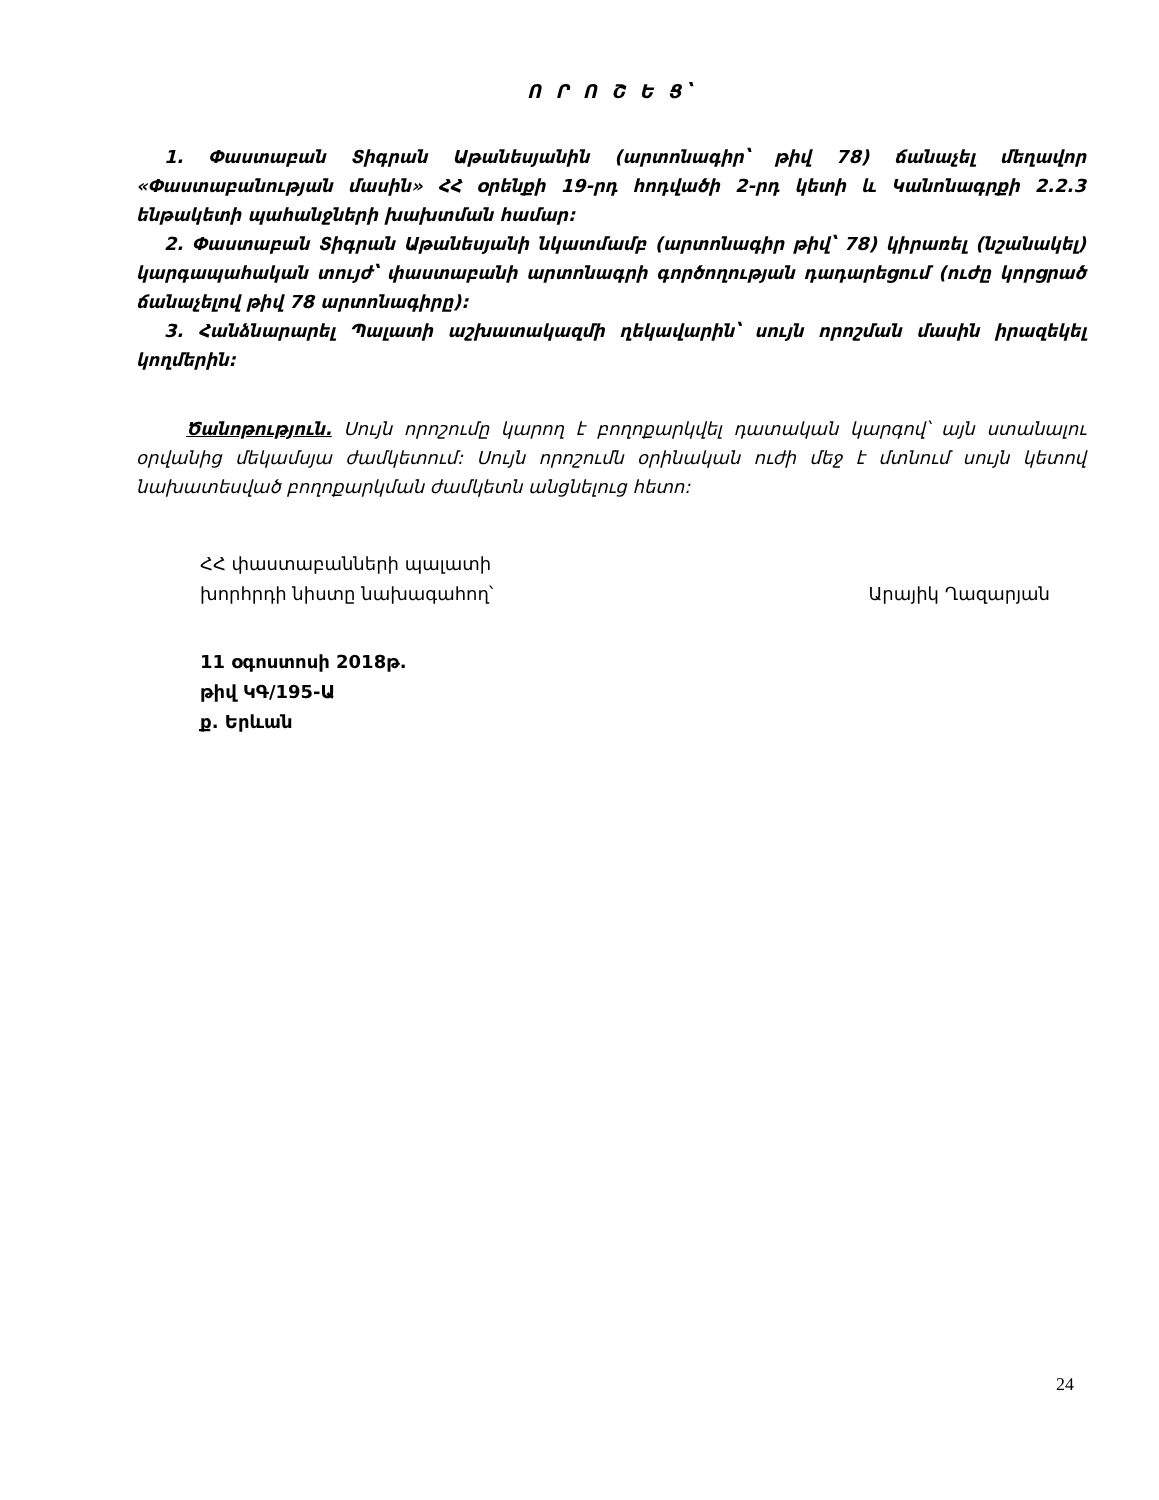Ո Ր Ո Շ Ե Ց՝
1. Փաստաբան Տիգրան Աթանեսյանին (արտոնագիր՝ թիվ 78) ճանաչել մեղավոր «Փաստաբանության մասին» ՀՀ օրենքի 19-րդ հոդվածի 2-րդ կետի և Կանոնագրքի 2.2.3 ենթակետի պահանջների խախտման համար:
2. Փաստաբան Տիգրան Աթանեսյանի նկատմամբ (արտոնագիր թիվ՝ 78) կիրառել (նշանակել) կարգապահական տույժ՝ փաստաբանի արտոնագրի գործողության դադարեցում (ուժը կորցրած ճանաչելով թիվ 78 արտոնագիրը):
3. Հանձնարարել Պալատի աշխատակազմի ղեկավարին՝ սույն որոշման մասին իրազեկել կողմերին:
Ծանոթություն. Սույն որոշումը կարող է բողոքարկվել դատական կարգով՝ այն ստանալու օրվանից մեկամսյա ժամկետում: Սույն որոշումն օրինական ուժի մեջ է մտնում սույն կետով նախատեսված բողոքարկման ժամկետն անցնելուց հետո:
ՀՀ փաստաբանների պալատի
խորհրդի նիստը նախագահող՝
Արայիկ Ղազարյան
11 օգոստոսի 2018թ.
թիվ ԿԳ/195-Ա
ք. Երևան
24